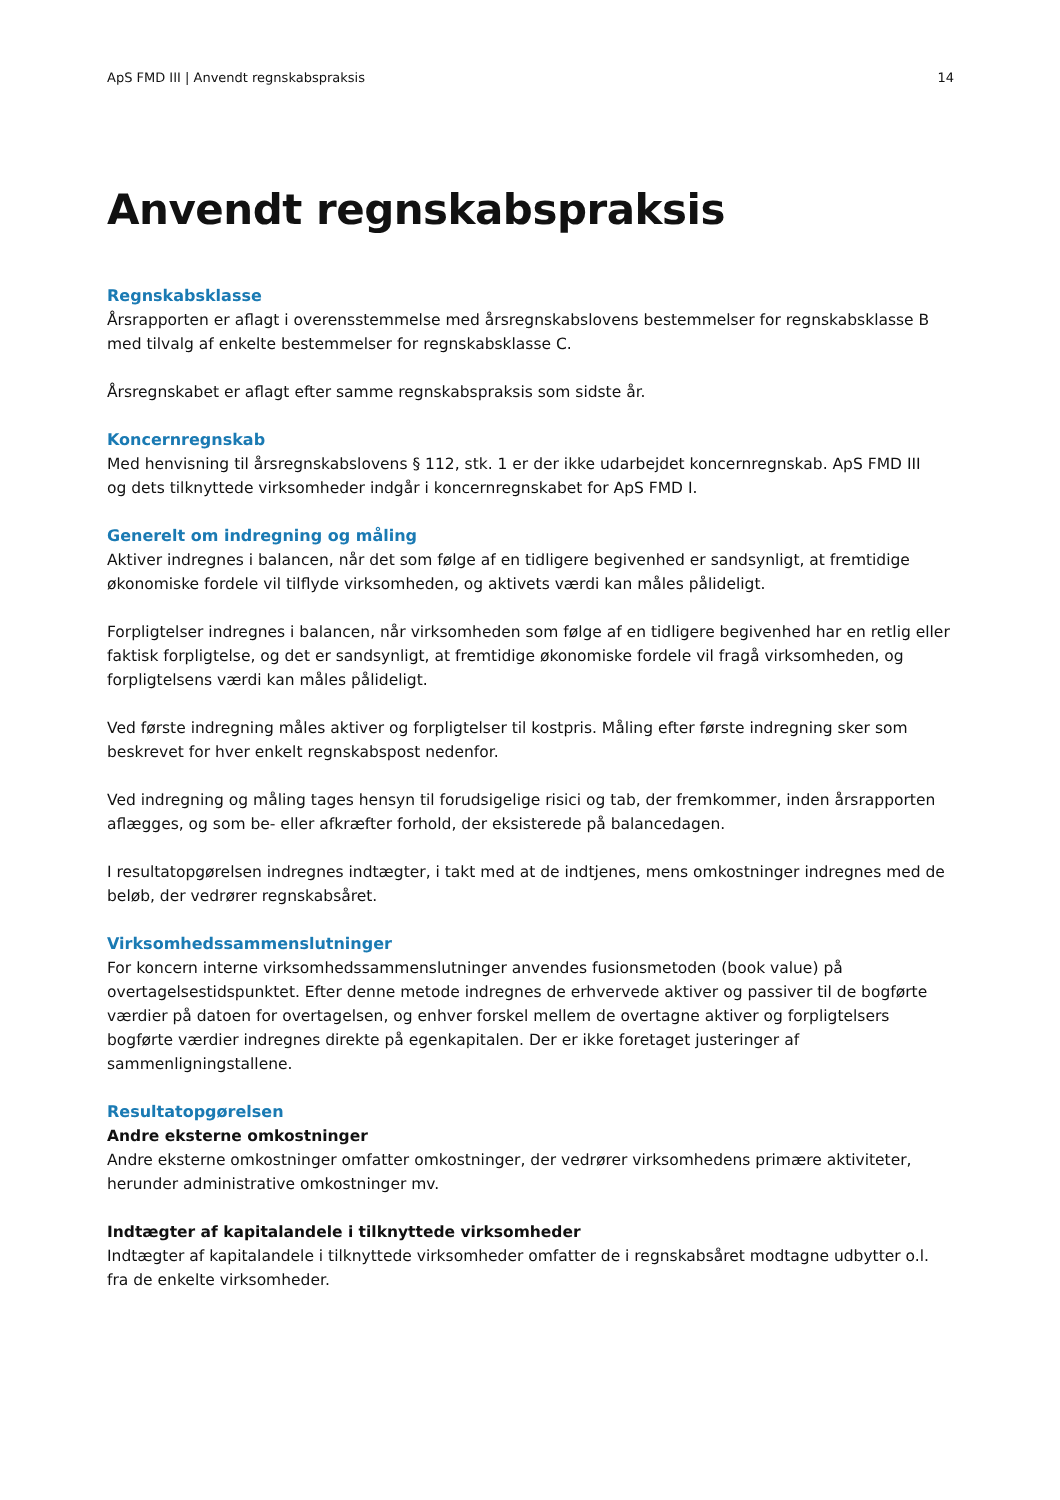ApS FMD III | Anvendt regnskabspraksis 14
Anvendt regnskabspraksis
Regnskabsklasse
Årsrapporten er aflagt i overensstemmelse med årsregnskabslovens bestemmelser for regnskabsklasse B med tilvalg af enkelte bestemmelser for regnskabsklasse C.
Årsregnskabet er aflagt efter samme regnskabspraksis som sidste år.
Koncernregnskab
Med henvisning til årsregnskabslovens § 112, stk. 1 er der ikke udarbejdet koncernregnskab. ApS FMD III
og dets tilknyttede virksomheder indgår i koncernregnskabet for ApS FMD I.
Generelt om indregning og måling
Aktiver indregnes i balancen, når det som følge af en tidligere begivenhed er sandsynligt, at fremtidige økonomiske fordele vil tilflyde virksomheden, og aktivets værdi kan måles pålideligt.
Forpligtelser indregnes i balancen, når virksomheden som følge af en tidligere begivenhed har en retlig eller faktisk forpligtelse, og det er sandsynligt, at fremtidige økonomiske fordele vil fragå virksomheden, og forpligtelsens værdi kan måles pålideligt.
Ved første indregning måles aktiver og forpligtelser til kostpris. Måling efter første indregning sker som beskrevet for hver enkelt regnskabspost nedenfor.
Ved indregning og måling tages hensyn til forudsigelige risici og tab, der fremkommer, inden årsrapporten aflægges, og som be- eller afkræfter forhold, der eksisterede på balancedagen.
I resultatopgørelsen indregnes indtægter, i takt med at de indtjenes, mens omkostninger indregnes med de beløb, der vedrører regnskabsåret.
Virksomhedssammenslutninger
For koncern interne virksomhedssammenslutninger anvendes fusionsmetoden (book value) på overtagelsestidspunktet. Efter denne metode indregnes de erhvervede aktiver og passiver til de bogførte værdier på datoen for overtagelsen, og enhver forskel mellem de overtagne aktiver og forpligtelsers bogførte værdier indregnes direkte på egenkapitalen. Der er ikke foretaget justeringer af sammenligningstallene.
Resultatopgørelsen
Andre eksterne omkostninger
Andre eksterne omkostninger omfatter omkostninger, der vedrører virksomhedens primære aktiviteter, herunder administrative omkostninger mv.
Indtægter af kapitalandele i tilknyttede virksomheder
Indtægter af kapitalandele i tilknyttede virksomheder omfatter de i regnskabsåret modtagne udbytter o.l. fra de enkelte virksomheder.